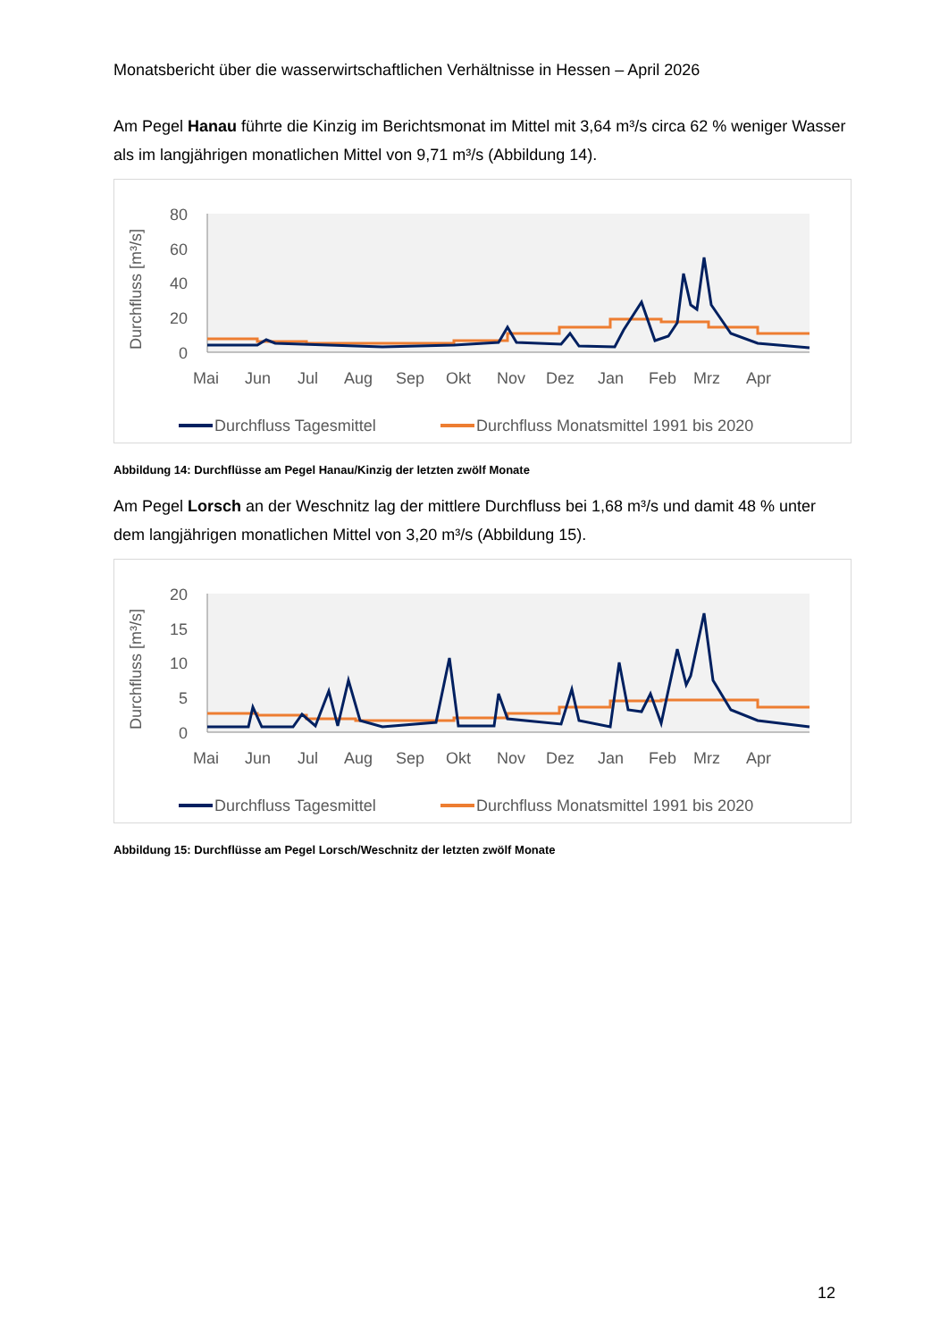Monatsbericht über die wasserwirtschaftlichen Verhältnisse in Hessen – April 2026
Am Pegel Hanau führte die Kinzig im Berichtsmonat im Mittel mit 3,64 m³/s circa 62 % weniger Wasser als im langjährigen monatlichen Mittel von 9,71 m³/s (Abbildung 14).
Durchfluss [m³/s]
80
60
40
20
0
Mai
Jun
Jul
Aug
Sep
Okt
Nov
Dez
Jan
Feb
Mrz
Apr
Durchfluss Tagesmittel
Durchfluss Monatsmittel 1991 bis 2020
Abbildung 14: Durchflüsse am Pegel Hanau/Kinzig der letzten zwölf Monate
Am Pegel Lorsch an der Weschnitz lag der mittlere Durchfluss bei 1,68 m³/s und damit 48 % unter dem langjährigen monatlichen Mittel von 3,20 m³/s (Abbildung 15).
Durchfluss [m³/s]
20
15
10
5
0
Mai
Jun
Jul
Aug
Sep
Okt
Nov
Dez
Jan
Feb
Mrz
Apr
Durchfluss Tagesmittel
Durchfluss Monatsmittel 1991 bis 2020
Abbildung 15: Durchflüsse am Pegel Lorsch/Weschnitz der letzten zwölf Monate
12